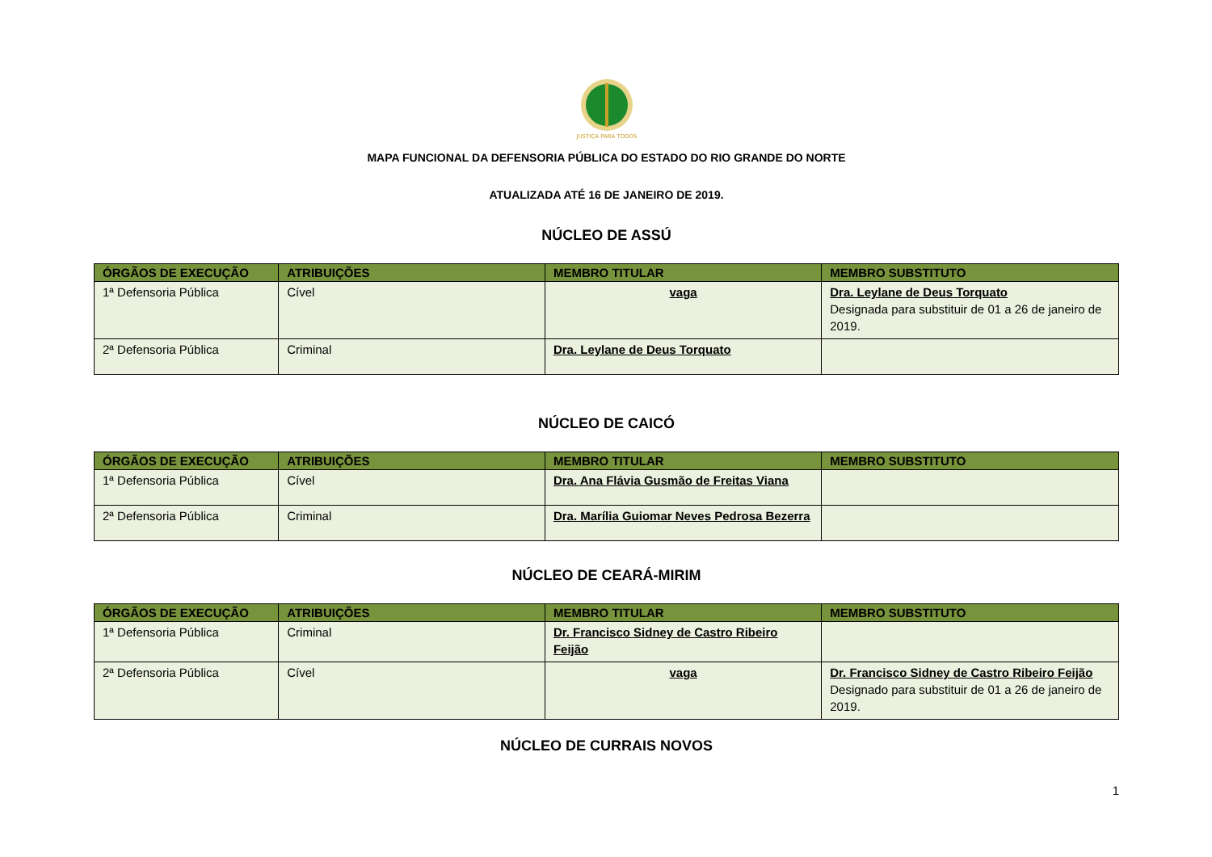JUSTIÇA PARA TODOS
MAPA FUNCIONAL DA DEFENSORIA PÚBLICA DO ESTADO DO RIO GRANDE DO NORTE
ATUALIZADA ATÉ 16 DE JANEIRO DE 2019.
NÚCLEO DE ASSÚ
| ÓRGÃOS DE EXECUÇÃO | ATRIBUIÇÕES | MEMBRO TITULAR | MEMBRO SUBSTITUTO |
| --- | --- | --- | --- |
| 1ª Defensoria Pública | Cível | vaga | Dra. Leylane de Deus Torquato Designada para substituir de 01 a 26 de janeiro de 2019. |
| 2ª Defensoria Pública | Criminal | Dra. Leylane de Deus Torquato | |
NÚCLEO DE CAICÓ
| ÓRGÃOS DE EXECUÇÃO | ATRIBUIÇÕES | MEMBRO TITULAR | MEMBRO SUBSTITUTO |
| --- | --- | --- | --- |
| 1ª Defensoria Pública | Cível | Dra. Ana Flávia Gusmão de Freitas Viana | |
| 2ª Defensoria Pública | Criminal | Dra. Marília Guiomar Neves Pedrosa Bezerra | |
NÚCLEO DE CEARÁ-MIRIM
| ÓRGÃOS DE EXECUÇÃO | ATRIBUIÇÕES | MEMBRO TITULAR | MEMBRO SUBSTITUTO |
| --- | --- | --- | --- |
| 1ª Defensoria Pública | Criminal | Dr. Francisco Sidney de Castro Ribeiro Feijão | |
| 2ª Defensoria Pública | Cível | vaga | Dr. Francisco Sidney de Castro Ribeiro Feijão Designado para substituir de 01 a 26 de janeiro de 2019. |
NÚCLEO DE CURRAIS NOVOS
1